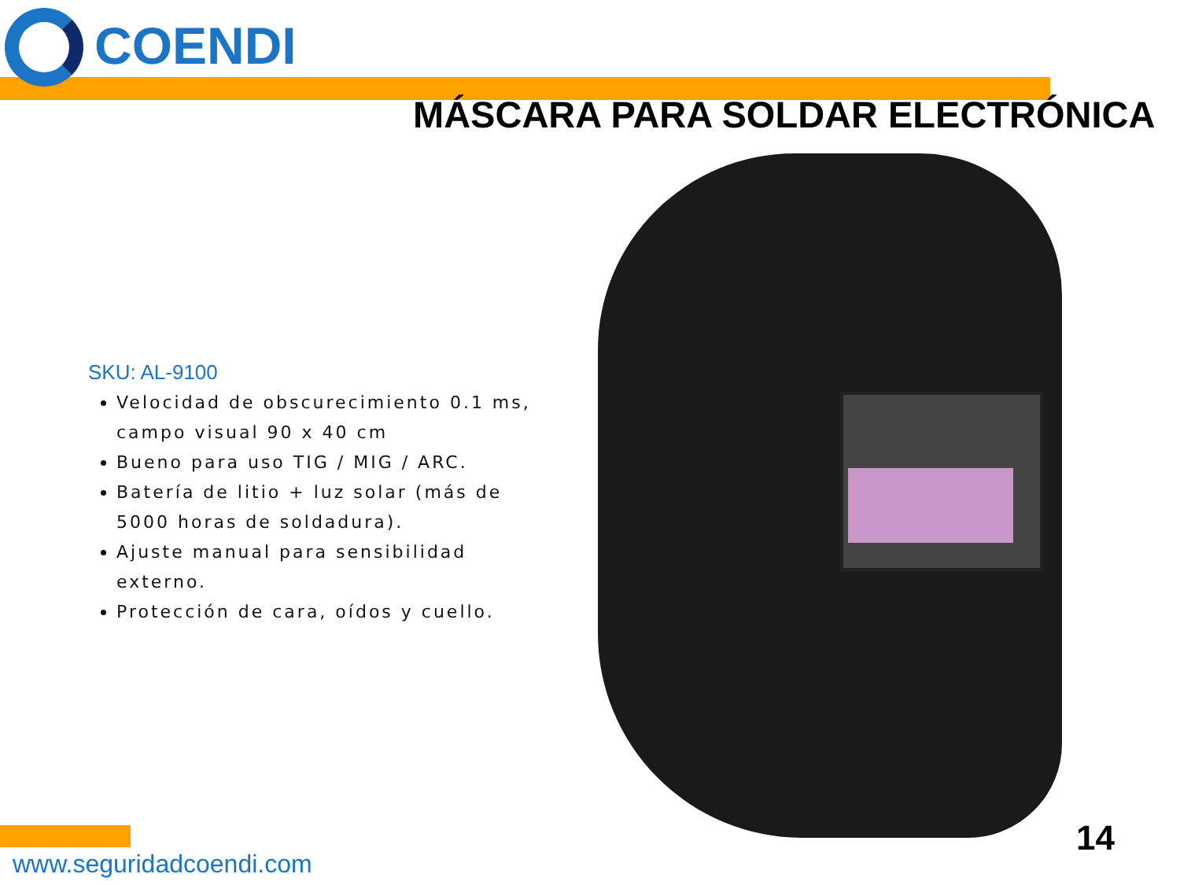COENDI
MÁSCARA PARA SOLDAR ELECTRÓNICA
SKU: AL-9100
Velocidad de obscurecimiento 0.1 ms, campo visual 90 x 40 cm
Bueno para uso TIG / MIG / ARC.
Batería de litio + luz solar (más de 5000 horas de soldadura).
Ajuste manual para sensibilidad externo.
Protección de cara, oídos y cuello.
www.seguridadcoendi.com
14